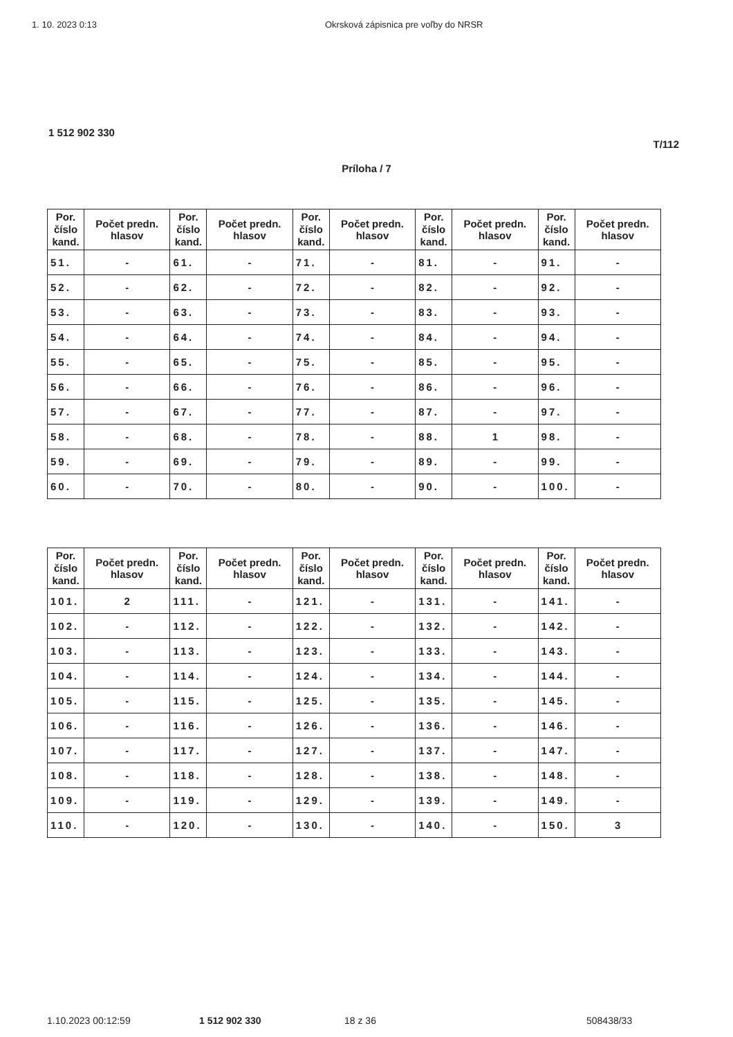1. 10. 2023 0:13 Okrsková zápisnica pre voľby do NRSR
1 512 902 330
T/112
Príloha / 7
| Por. číslo kand. | Počet predn. hlasov | Por. číslo kand. | Počet predn. hlasov | Por. číslo kand. | Počet predn. hlasov | Por. číslo kand. | Počet predn. hlasov | Por. číslo kand. | Počet predn. hlasov |
| --- | --- | --- | --- | --- | --- | --- | --- | --- | --- |
| 51. | - | 61. | - | 71. | - | 81. | - | 91. | - |
| 52. | - | 62. | - | 72. | - | 82. | - | 92. | - |
| 53. | - | 63. | - | 73. | - | 83. | - | 93. | - |
| 54. | - | 64. | - | 74. | - | 84. | - | 94. | - |
| 55. | - | 65. | - | 75. | - | 85. | - | 95. | - |
| 56. | - | 66. | - | 76. | - | 86. | - | 96. | - |
| 57. | - | 67. | - | 77. | - | 87. | - | 97. | - |
| 58. | - | 68. | - | 78. | - | 88. | 1 | 98. | - |
| 59. | - | 69. | - | 79. | - | 89. | - | 99. | - |
| 60. | - | 70. | - | 80. | - | 90. | - | 100. | - |
| Por. číslo kand. | Počet predn. hlasov | Por. číslo kand. | Počet predn. hlasov | Por. číslo kand. | Počet predn. hlasov | Por. číslo kand. | Počet predn. hlasov | Por. číslo kand. | Počet predn. hlasov |
| --- | --- | --- | --- | --- | --- | --- | --- | --- | --- |
| 101. | 2 | 111. | - | 121. | - | 131. | - | 141. | - |
| 102. | - | 112. | - | 122. | - | 132. | - | 142. | - |
| 103. | - | 113. | - | 123. | - | 133. | - | 143. | - |
| 104. | - | 114. | - | 124. | - | 134. | - | 144. | - |
| 105. | - | 115. | - | 125. | - | 135. | - | 145. | - |
| 106. | - | 116. | - | 126. | - | 136. | - | 146. | - |
| 107. | - | 117. | - | 127. | - | 137. | - | 147. | - |
| 108. | - | 118. | - | 128. | - | 138. | - | 148. | - |
| 109. | - | 119. | - | 129. | - | 139. | - | 149. | - |
| 110. | - | 120. | - | 130. | - | 140. | - | 150. | 3 |
1.10.2023 00:12:59 1 512 902 330 18 z 36 508438/33